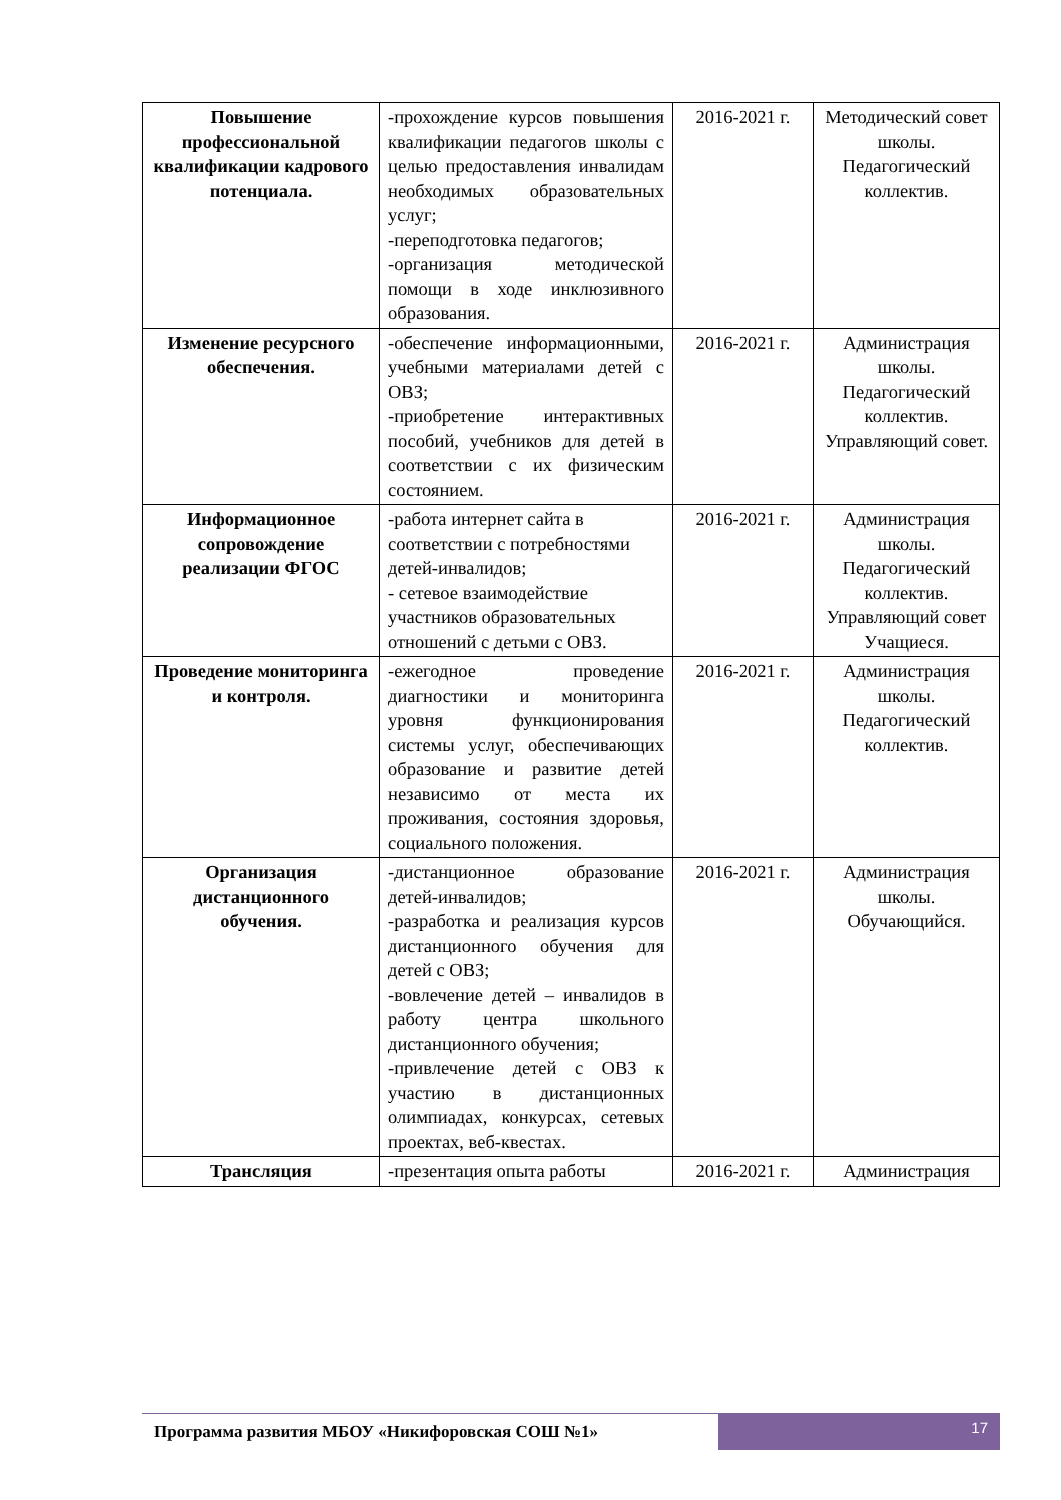| Повышение профессиональной квалификации кадрового потенциала. | -прохождение курсов повышения квалификации педагогов школы с целью предоставления инвалидам необходимых образовательных услуг; -переподготовка педагогов; -организация методической помощи в ходе инклюзивного образования. | 2016-2021 г. | Методический совет школы. Педагогический коллектив. |
| Изменение ресурсного обеспечения. | -обеспечение информационными, учебными материалами детей с ОВЗ; -приобретение интерактивных пособий, учебников для детей в соответствии с их физическим состоянием. | 2016-2021 г. | Администрация школы. Педагогический коллектив. Управляющий совет. |
| Информационное сопровождение реализации ФГОС | -работа интернет сайта в соответствии с потребностями детей-инвалидов; - сетевое взаимодействие участников образовательных отношений с детьми с ОВЗ. | 2016-2021 г. | Администрация школы. Педагогический коллектив. Управляющий совет Учащиеся. |
| Проведение мониторинга и контроля. | -ежегодное проведение диагностики и мониторинга уровня функционирования системы услуг, обеспечивающих образование и развитие детей независимо от места их проживания, состояния здоровья, социального положения. | 2016-2021 г. | Администрация школы. Педагогический коллектив. |
| Организация дистанционного обучения. | -дистанционное образование детей-инвалидов; -разработка и реализация курсов дистанционного обучения для детей с ОВЗ; -вовлечение детей – инвалидов в работу центра школьного дистанционного обучения; -привлечение детей с ОВЗ к участию в дистанционных олимпиадах, конкурсах, сетевых проектах, веб-квестах. | 2016-2021 г. | Администрация школы. Обучающийся. |
| Трансляция | -презентация опыта работы | 2016-2021 г. | Администрация |
Программа развития МБОУ «Никифоровская СОШ №1»
17